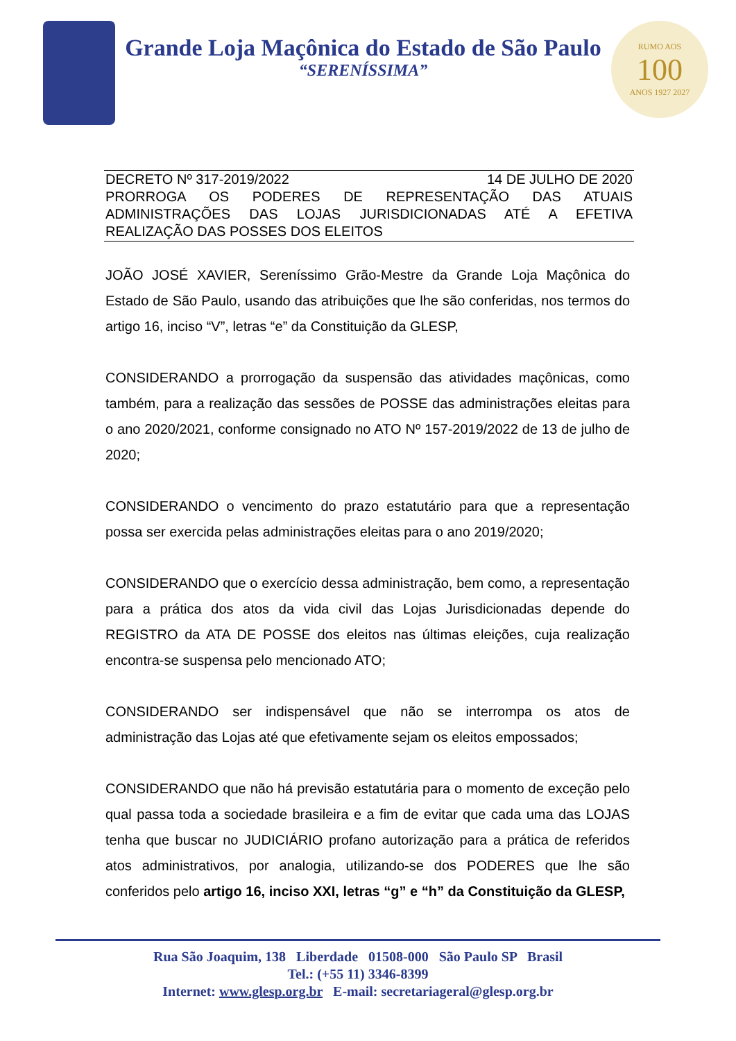Grande Loja Maçônica do Estado de São Paulo
“SERENÍSSIMA”
RUMO AOS
100
ANOS 1927 2027
DECRETO Nº 317-2019/2022 14 DE JULHO DE 2020
PRORROGA OS PODERES DE REPRESENTAÇÃO DAS ATUAIS ADMINISTRAÇÕES DAS LOJAS JURISDICIONADAS ATÉ A EFETIVA REALIZAÇÃO DAS POSSES DOS ELEITOS
JOÃO JOSÉ XAVIER, Sereníssimo Grão-Mestre da Grande Loja Maçônica do Estado de São Paulo, usando das atribuições que lhe são conferidas, nos termos do artigo 16, inciso “V”, letras “e” da Constituição da GLESP,
CONSIDERANDO a prorrogação da suspensão das atividades maçônicas, como também, para a realização das sessões de POSSE das administrações eleitas para o ano 2020/2021, conforme consignado no ATO Nº 157-2019/2022 de 13 de julho de 2020;
CONSIDERANDO o vencimento do prazo estatutário para que a representação possa ser exercida pelas administrações eleitas para o ano 2019/2020;
CONSIDERANDO que o exercício dessa administração, bem como, a representação para a prática dos atos da vida civil das Lojas Jurisdicionadas depende do REGISTRO da ATA DE POSSE dos eleitos nas últimas eleições, cuja realização encontra-se suspensa pelo mencionado ATO;
CONSIDERANDO ser indispensável que não se interrompa os atos de administração das Lojas até que efetivamente sejam os eleitos empossados;
CONSIDERANDO que não há previsão estatutária para o momento de exceção pelo qual passa toda a sociedade brasileira e a fim de evitar que cada uma das LOJAS tenha que buscar no JUDICIÁRIO profano autorização para a prática de referidos atos administrativos, por analogia, utilizando-se dos PODERES que lhe são conferidos pelo artigo 16, inciso XXI, letras “g” e “h” da Constituição da GLESP,
Rua São Joaquim, 138 Liberdade 01508-000 São Paulo SP Brasil
Tel.: (+55 11) 3346-8399
Internet: www.glesp.org.br E-mail: secretariageral@glesp.org.br